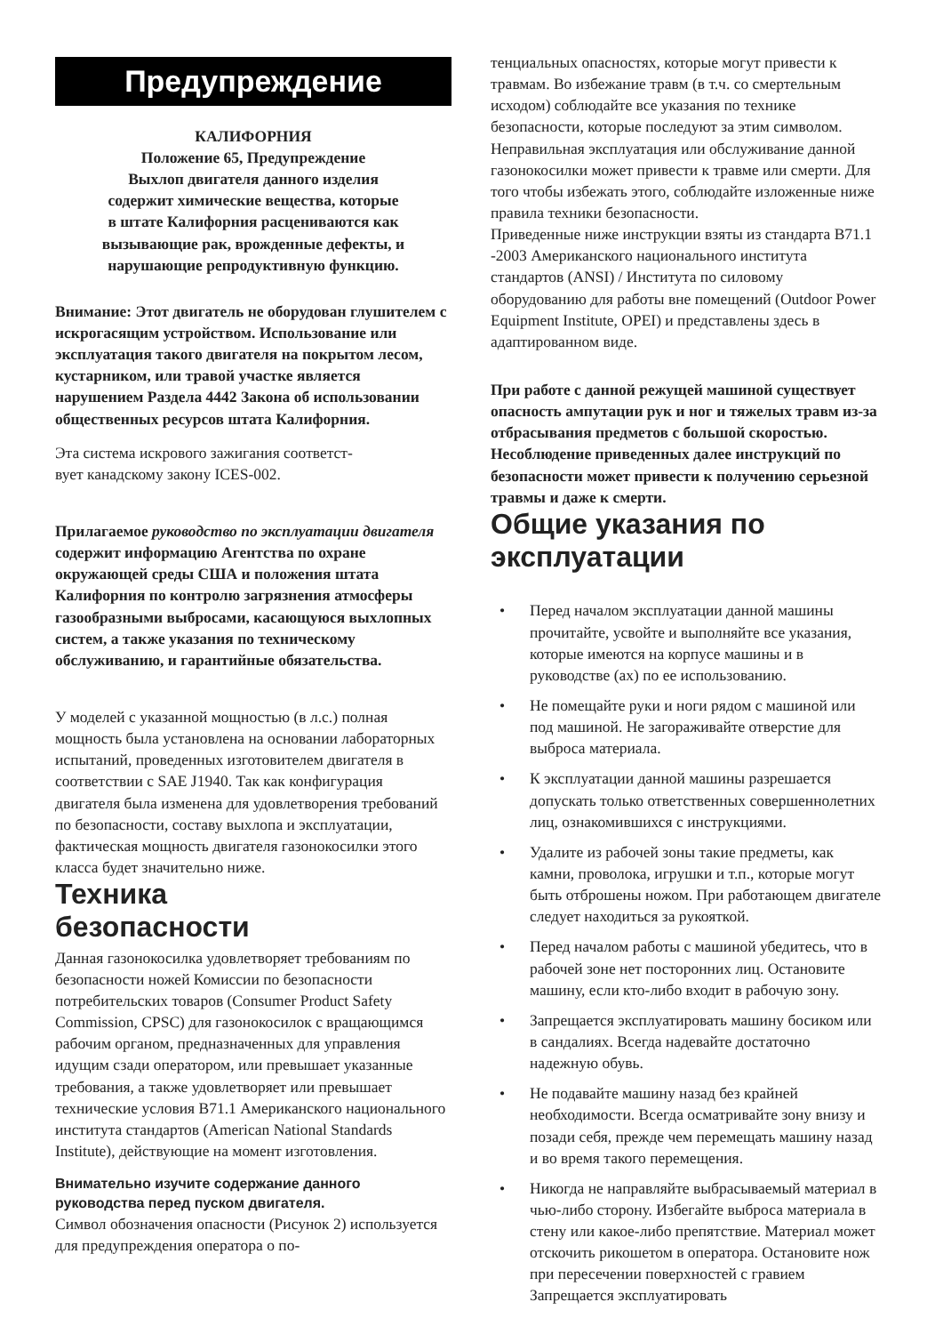Предупреждение
КАЛИФОРНИЯ
Положение 65, Предупреждение
Выхлоп двигателя данного изделия
содержит химические вещества, которые
в штате Калифорния расцениваются как
вызывающие рак, врожденные дефекты, и
нарушающие репродуктивную функцию.
Внимание: Этот двигатель не оборудован глушителем с искрогасящим устройством. Использование или эксплуатация такого двигателя на покрытом лесом, кустарником, или травой участке является нарушением Раздела 4442 Закона об использовании общественных ресурсов штата Калифорния.
Эта система искрового зажигания соответст-
вует канадскому закону ICES-002.
Прилагаемое руководство по эксплуатации двигателя содержит информацию Агентства по охране окружающей среды США и положения штата Калифорния по контролю загрязнения атмосферы газообразными выбросами, касающуюся выхлопных систем, а также указания по техническому обслуживанию, и гарантийные обязательства.
У моделей с указанной мощностью (в л.с.) полная мощность была установлена на основании лабораторных испытаний, проведенных изготовителем двигателя в соответствии с SAE J1940. Так как конфигурация двигателя была изменена для удовлетворения требований по безопасности, составу выхлопа и эксплуатации, фактическая мощность двигателя газонокосилки этого класса будет значительно ниже.
Техника
безопасности
Данная газонокосилка удовлетворяет требованиям по безопасности ножей Комиссии по безопасности потребительских товаров (Consumer Product Safety Commission, CPSC) для газонокосилок с вращающимся рабочим органом, предназначенных для управления идущим сзади оператором, или превышает указанные требования, а также удовлетворяет или превышает технические условия B71.1 Американского национального института стандартов (American National Standards Institute), действующие на момент изготовления.
Внимательно изучите содержание данного руководства перед пуском двигателя.
Символ обозначения опасности (Рисунок 2) используется для предупреждения оператора о по-
тенциальных опасностях, которые могут привести к травмам. Во избежание травм (в т.ч. со смертельным исходом) соблюдайте все указания по технике безопасности, которые последуют за этим символом. Неправильная эксплуатация или обслуживание данной газонокосилки может привести к травме или смерти. Для того чтобы избежать этого, соблюдайте изложенные ниже правила техники безопасности.
Приведенные ниже инструкции взяты из стандарта B71.1 -2003 Американского национального института стандартов (ANSI) / Института по силовому оборудованию для работы вне помещений (Outdoor Power Equipment Institute, OPEI) и представлены здесь в адаптированном виде.
При работе с данной режущей машиной существует опасность ампутации рук и ног и тяжелых травм из-за отбрасывания предметов с большой скоростью. Несоблюдение приведенных далее инструкций по безопасности может привести к получению серьезной травмы и даже к смерти.
Общие указания по эксплуатации
• Перед началом эксплуатации данной машины прочитайте, усвойте и выполняйте все указания, которые имеются на корпусе машины и в руководстве (ах) по ее использованию.
• Не помещайте руки и ноги рядом с машиной или под машиной. Не загораживайте отверстие для выброса материала.
• К эксплуатации данной машины разрешается допускать только ответственных совершеннолетних лиц, ознакомившихся с инструкциями.
• Удалите из рабочей зоны такие предметы, как камни, проволока, игрушки и т.п., которые могут быть отброшены ножом. При работающем двигателе следует находиться за рукояткой.
• Перед началом работы с машиной убедитесь, что в рабочей зоне нет посторонних лиц. Остановите машину, если кто-либо входит в рабочую зону.
• Запрещается эксплуатировать машину босиком или в сандалиях. Всегда надевайте достаточно надежную обувь.
• Не подавайте машину назад без крайней необходимости. Всегда осматривайте зону внизу и позади себя, прежде чем перемещать машину назад и во время такого перемещения.
• Никогда не направляйте выбрасываемый материал в чью-либо сторону. Избегайте выброса материала в стену или какое-либо препятствие. Материал может отскочить рикошетом в оператора. Остановите нож при пересечении поверхностей с гравием Запрещается эксплуатировать